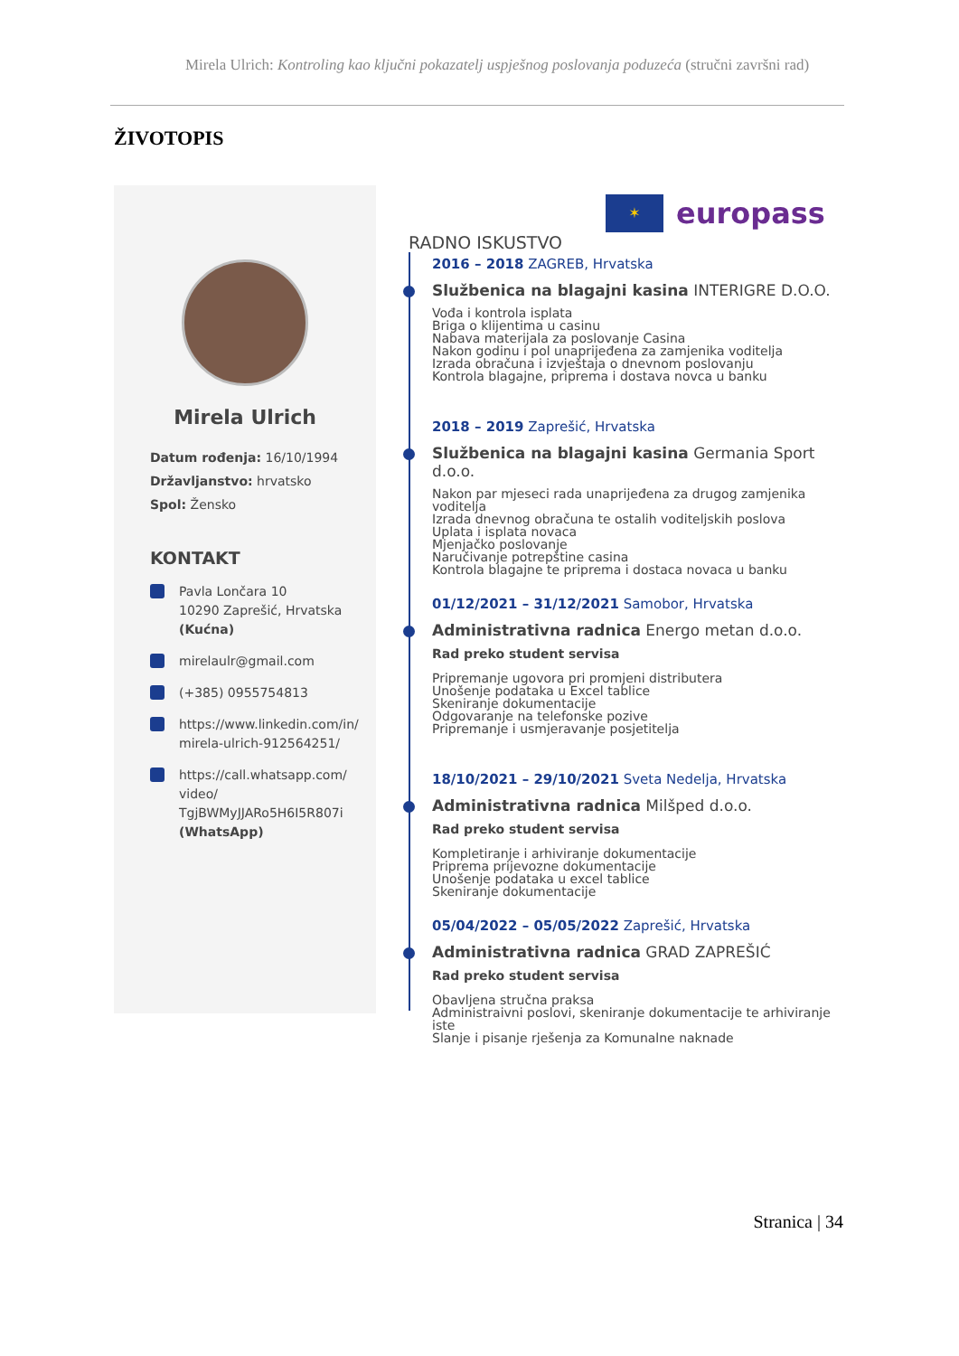Mirela Ulrich: Kontroling kao ključni pokazatelj uspješnog poslovanja poduzeća (stručni završni rad)
ŽIVOTOPIS
Mirela Ulrich
Datum rođenja: 16/10/1994
Državljanstvo: hrvatsko
Spol: Žensko
KONTAKT
Pavla Lončara 10
10290 Zaprešić, Hrvatska
(Kućna)
mirelaulr@gmail.com
(+385) 0955754813
https://www.linkedin.com/in/ mirela-ulrich-912564251/
https://call.whatsapp.com/ video/ TgjBWMyJJARo5H6I5R807i (WhatsApp)
✶
europass
RADNO ISKUSTVO
2016 – 2018 ZAGREB, Hrvatska
Službenica na blagajni kasina INTERIGRE D.O.O.
Vođa i kontrola isplata
Briga o klijentima u casinu
Nabava materijala za poslovanje Casina
Nakon godinu i pol unaprijeđena za zamjenika voditelja
Izrada obračuna i izvještaja o dnevnom poslovanju
Kontrola blagajne, priprema i dostava novca u banku
2018 – 2019 Zaprešić, Hrvatska
Službenica na blagajni kasina Germania Sport d.o.o.
Nakon par mjeseci rada unaprijeđena za drugog zamjenika voditelja
Izrada dnevnog obračuna te ostalih voditeljskih poslova
Uplata i isplata novaca
Mjenjačko poslovanje
Naručivanje potrepštine casina
Kontrola blagajne te priprema i dostaca novaca u banku
01/12/2021 – 31/12/2021 Samobor, Hrvatska
Administrativna radnica Energo metan d.o.o.
Rad preko student servisa
Pripremanje ugovora pri promjeni distributera
Unošenje podataka u Excel tablice
Skeniranje dokumentacije
Odgovaranje na telefonske pozive
Pripremanje i usmjeravanje posjetitelja
18/10/2021 – 29/10/2021 Sveta Nedelja, Hrvatska
Administrativna radnica Milšped d.o.o.
Rad preko student servisa
Kompletiranje i arhiviranje dokumentacije
Priprema prijevozne dokumentacije
Unošenje podataka u excel tablice
Skeniranje dokumentacije
05/04/2022 – 05/05/2022 Zaprešić, Hrvatska
Administrativna radnica GRAD ZAPREŠIĆ
Rad preko student servisa
Obavljena stručna praksa
Administraivni poslovi, skeniranje dokumentacije te arhiviranje iste
Slanje i pisanje rješenja za Komunalne naknade
Stranica | 34